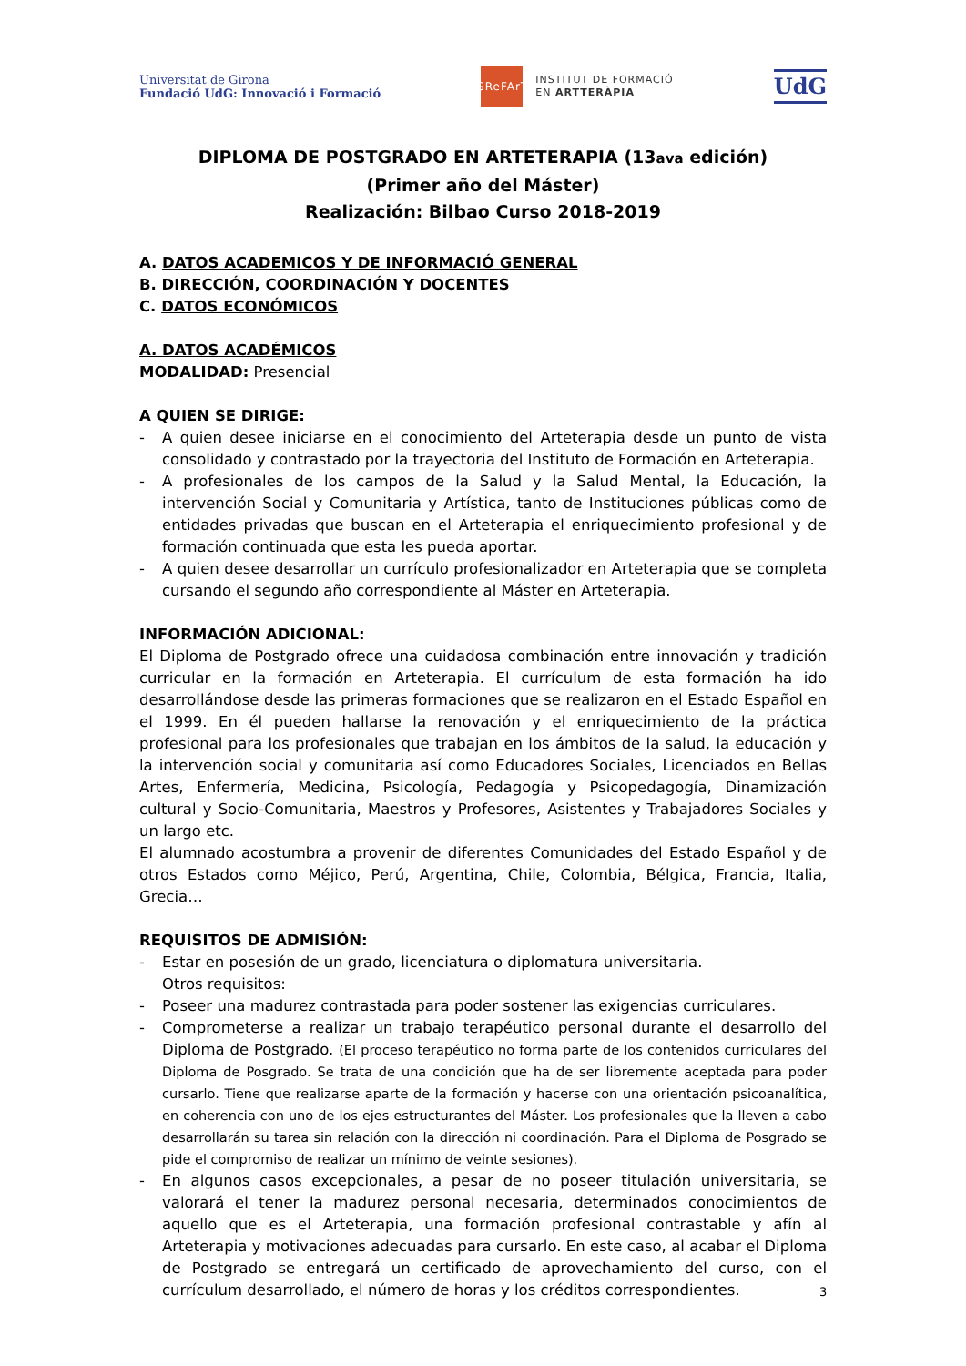Universitat de Girona
Fundació UdG: Innovació i Formació
GReFArT
INSTITUT DE FORMACIÓ
EN ARTTERÀPIA
UdG
DIPLOMA DE POSTGRADO EN ARTETERAPIA (13ava edición)
(Primer año del Máster)
Realización: Bilbao Curso 2018-2019
A. DATOS ACADEMICOS Y DE INFORMACIÓ GENERAL
B. DIRECCIÓN, COORDINACIÓN Y DOCENTES
C. DATOS ECONÓMICOS
A. DATOS ACADÉMICOS
MODALIDAD: Presencial
A QUIEN SE DIRIGE:
- A quien desee iniciarse en el conocimiento del Arteterapia desde un punto de vista consolidado y contrastado por la trayectoria del Instituto de Formación en Arteterapia.
- A profesionales de los campos de la Salud y la Salud Mental, la Educación, la intervención Social y Comunitaria y Artística, tanto de Instituciones públicas como de entidades privadas que buscan en el Arteterapia el enriquecimiento profesional y de formación continuada que esta les pueda aportar.
- A quien desee desarrollar un currículo profesionalizador en Arteterapia que se completa cursando el segundo año correspondiente al Máster en Arteterapia.
INFORMACIÓN ADICIONAL:
El Diploma de Postgrado ofrece una cuidadosa combinación entre innovación y tradición curricular en la formación en Arteterapia. El currículum de esta formación ha ido desarrollándose desde las primeras formaciones que se realizaron en el Estado Español en el 1999. En él pueden hallarse la renovación y el enriquecimiento de la práctica profesional para los profesionales que trabajan en los ámbitos de la salud, la educación y la intervención social y comunitaria así como Educadores Sociales, Licenciados en Bellas Artes, Enfermería, Medicina, Psicología, Pedagogía y Psicopedagogía, Dinamización cultural y Socio-Comunitaria, Maestros y Profesores, Asistentes y Trabajadores Sociales y un largo etc.
El alumnado acostumbra a provenir de diferentes Comunidades del Estado Español y de otros Estados como Méjico, Perú, Argentina, Chile, Colombia, Bélgica, Francia, Italia, Grecia…
REQUISITOS DE ADMISIÓN:
- Estar en posesión de un grado, licenciatura o diplomatura universitaria.
Otros requisitos:
- Poseer una madurez contrastada para poder sostener las exigencias curriculares.
- Comprometerse a realizar un trabajo terapéutico personal durante el desarrollo del Diploma de Postgrado. (El proceso terapéutico no forma parte de los contenidos curriculares del Diploma de Posgrado. Se trata de una condición que ha de ser libremente aceptada para poder cursarlo. Tiene que realizarse aparte de la formación y hacerse con una orientación psicoanalítica, en coherencia con uno de los ejes estructurantes del Máster. Los profesionales que la lleven a cabo desarrollarán su tarea sin relación con la dirección ni coordinación. Para el Diploma de Posgrado se pide el compromiso de realizar un mínimo de veinte sesiones).
- En algunos casos excepcionales, a pesar de no poseer titulación universitaria, se valorará el tener la madurez personal necesaria, determinados conocimientos de aquello que es el Arteterapia, una formación profesional contrastable y afín al Arteterapia y motivaciones adecuadas para cursarlo. En este caso, al acabar el Diploma de Postgrado se entregará un certificado de aprovechamiento del curso, con el currículum desarrollado, el número de horas y los créditos correspondientes.
3